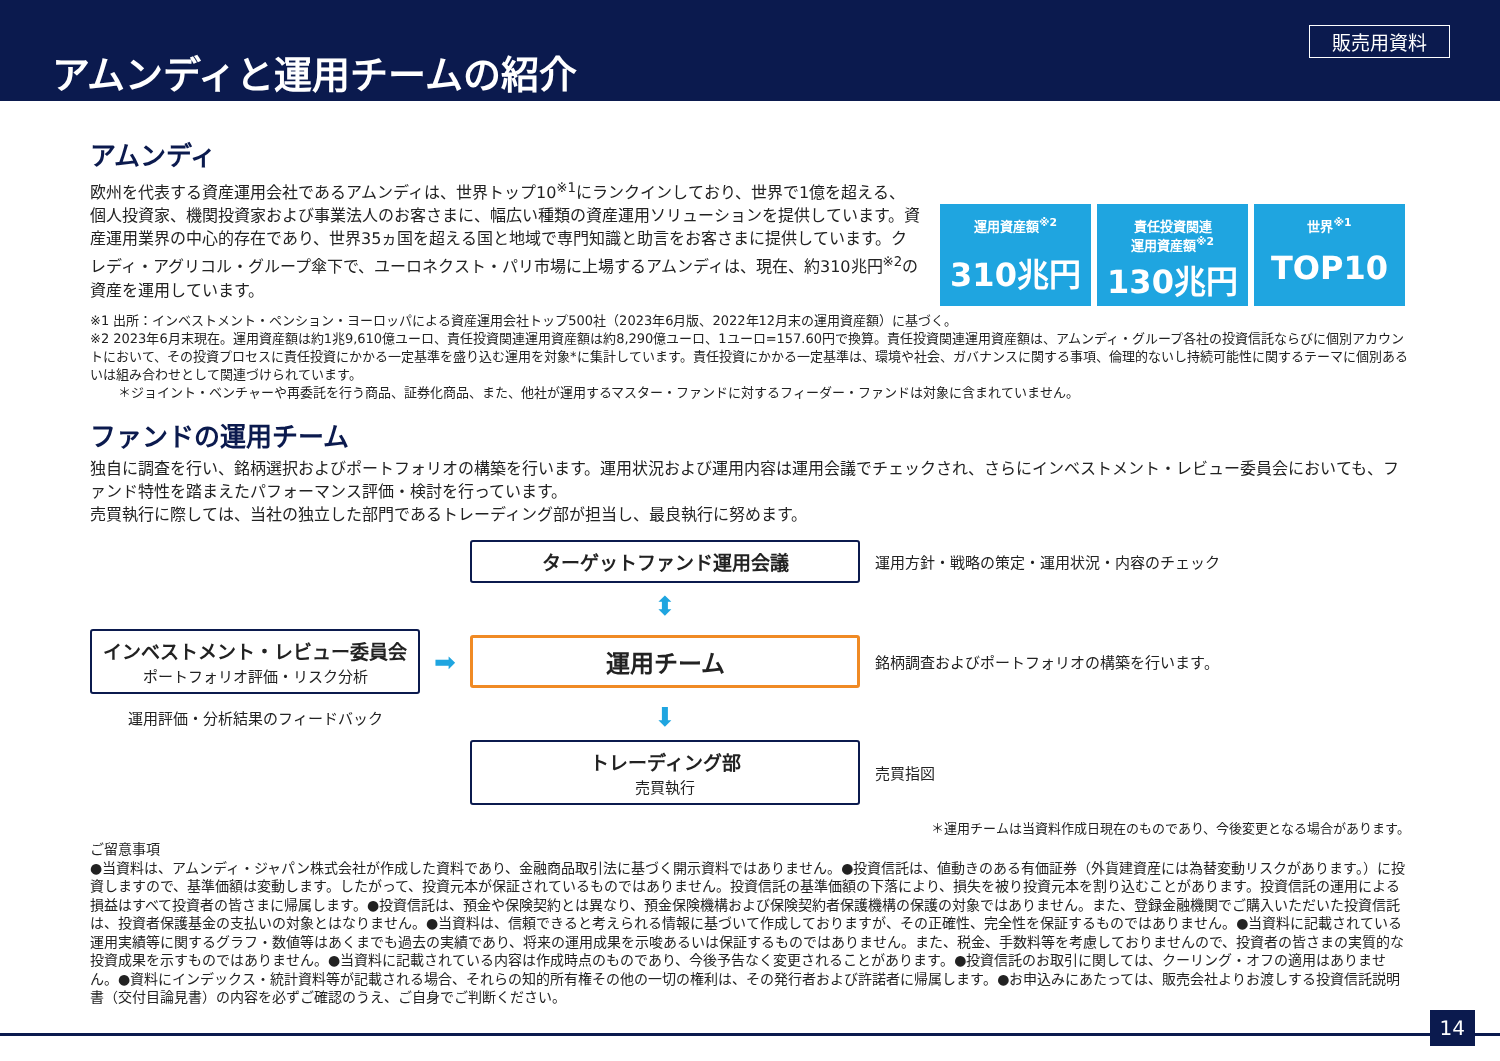アムンディと運用チームの紹介
販売用資料
アムンディ
欧州を代表する資産運用会社であるアムンディは、世界トップ10<sup>※1</sup>にランクインしており、世界で1億を超える、個人投資家、機関投資家および事業法人のお客さまに、幅広い種類の資産運用ソリューションを提供しています。資産運用業界の中心的存在であり、世界35ヵ国を超える国と地域で専門知識と助言をお客さまに提供しています。クレディ・アグリコル・グループ傘下で、ユーロネクスト・パリ市場に上場するアムンディは、現在、約310兆円<sup>※2</sup>の資産を運用しています。
運用資産額<sup>※2</sup>
310兆円
責任投資関連
運用資産額<sup>※2</sup>
130兆円
世界<sup>※1</sup>
TOP10
※1 出所：インベストメント・ペンション・ヨーロッパによる資産運用会社トップ500社（2023年6月版、2022年12月末の運用資産額）に基づく。
※2 2023年6月末現在。運用資産額は約1兆9,610億ユーロ、責任投資関連運用資産額は約8,290億ユーロ、1ユーロ=157.60円で換算。責任投資関連運用資産額は、アムンディ・グループ各社の投資信託ならびに個別アカウントにおいて、その投資プロセスに責任投資にかかる一定基準を盛り込む運用を対象*に集計しています。責任投資にかかる一定基準は、環境や社会、ガバナンスに関する事項、倫理的ないし持続可能性に関するテーマに個別あるいは組み合わせとして関連づけられています。
＊ジョイント・ベンチャーや再委託を行う商品、証券化商品、また、他社が運用するマスター・ファンドに対するフィーダー・ファンドは対象に含まれていません。
ファンドの運用チーム
独自に調査を行い、銘柄選択およびポートフォリオの構築を行います。運用状況および運用内容は運用会議でチェックされ、さらにインベストメント・レビュー委員会においても、ファンド特性を踏まえたパフォーマンス評価・検討を行っています。
売買執行に際しては、当社の独立した部門であるトレーディング部が担当し、最良執行に努めます。
ターゲットファンド運用会議
　運用方針・戦略の策定・運用状況・内容のチェック
⬍
インベストメント・レビュー委員会
ポートフォリオ評価・リスク分析
➡
運用チーム
　銘柄調査およびポートフォリオの構築を行います。
運用評価・分析結果のフィードバック
⬇
トレーディング部
売買執行
　売買指図
＊運用チームは当資料作成日現在のものであり、今後変更となる場合があります。
ご留意事項
●当資料は、アムンディ・ジャパン株式会社が作成した資料であり、金融商品取引法に基づく開示資料ではありません。●投資信託は、値動きのある有価証券（外貨建資産には為替変動リスクがあります。）に投資しますので、基準価額は変動します。したがって、投資元本が保証されているものではありません。投資信託の基準価額の下落により、損失を被り投資元本を割り込むことがあります。投資信託の運用による損益はすべて投資者の皆さまに帰属します。●投資信託は、預金や保険契約とは異なり、預金保険機構および保険契約者保護機構の保護の対象ではありません。また、登録金融機関でご購入いただいた投資信託は、投資者保護基金の支払いの対象とはなりません。●当資料は、信頼できると考えられる情報に基づいて作成しておりますが、その正確性、完全性を保証するものではありません。●当資料に記載されている運用実績等に関するグラフ・数値等はあくまでも過去の実績であり、将来の運用成果を示唆あるいは保証するものではありません。また、税金、手数料等を考慮しておりませんので、投資者の皆さまの実質的な投資成果を示すものではありません。●当資料に記載されている内容は作成時点のものであり、今後予告なく変更されることがあります。●投資信託のお取引に関しては、クーリング・オフの適用はありません。●資料にインデックス・統計資料等が記載される場合、それらの知的所有権その他の一切の権利は、その発行者および許諾者に帰属します。●お申込みにあたっては、販売会社よりお渡しする投資信託説明書（交付目論見書）の内容を必ずご確認のうえ、ご自身でご判断ください。
14